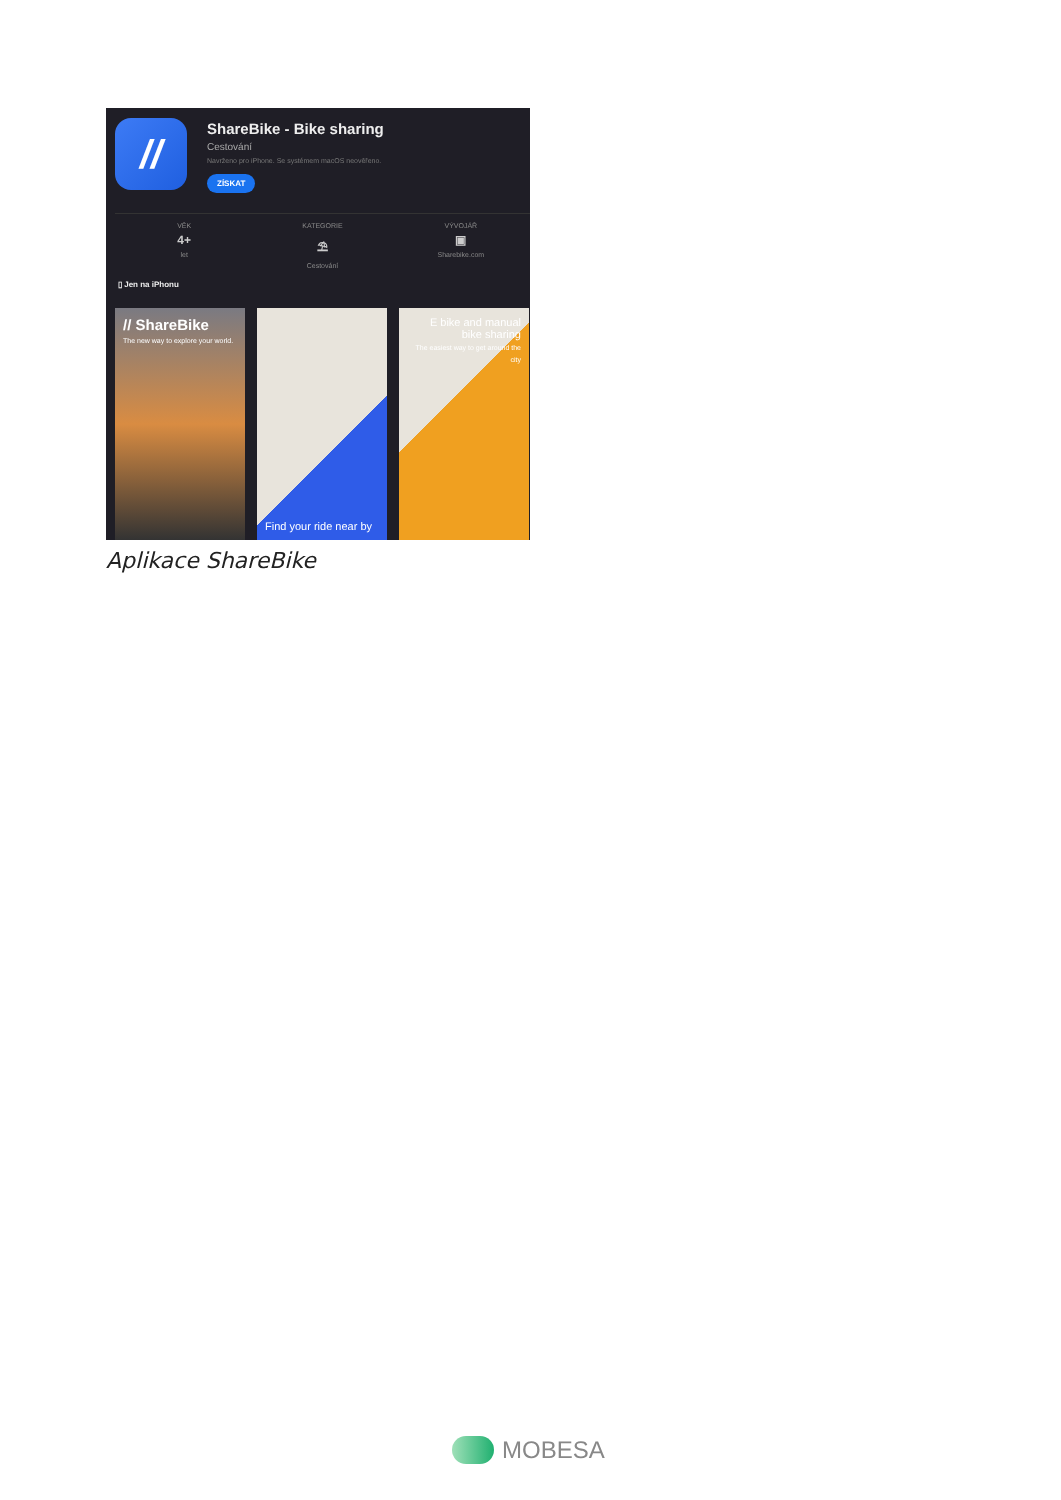//
ShareBike - Bike sharing
Cestování
Navrženo pro iPhone. Se systémem macOS neověřeno.
ZÍSKAT
VĚK
4+
let
KATEGORIE
⛱
Cestování
VÝVOJÁŘ
▣
Sharebike.com
▯ Jen na iPhonu
// ShareBike
The new way to explore your world.
Find your ride near by
E bike and manual bike sharing
The easiest way to get around the city
Aplikace ShareBike
MOBESA